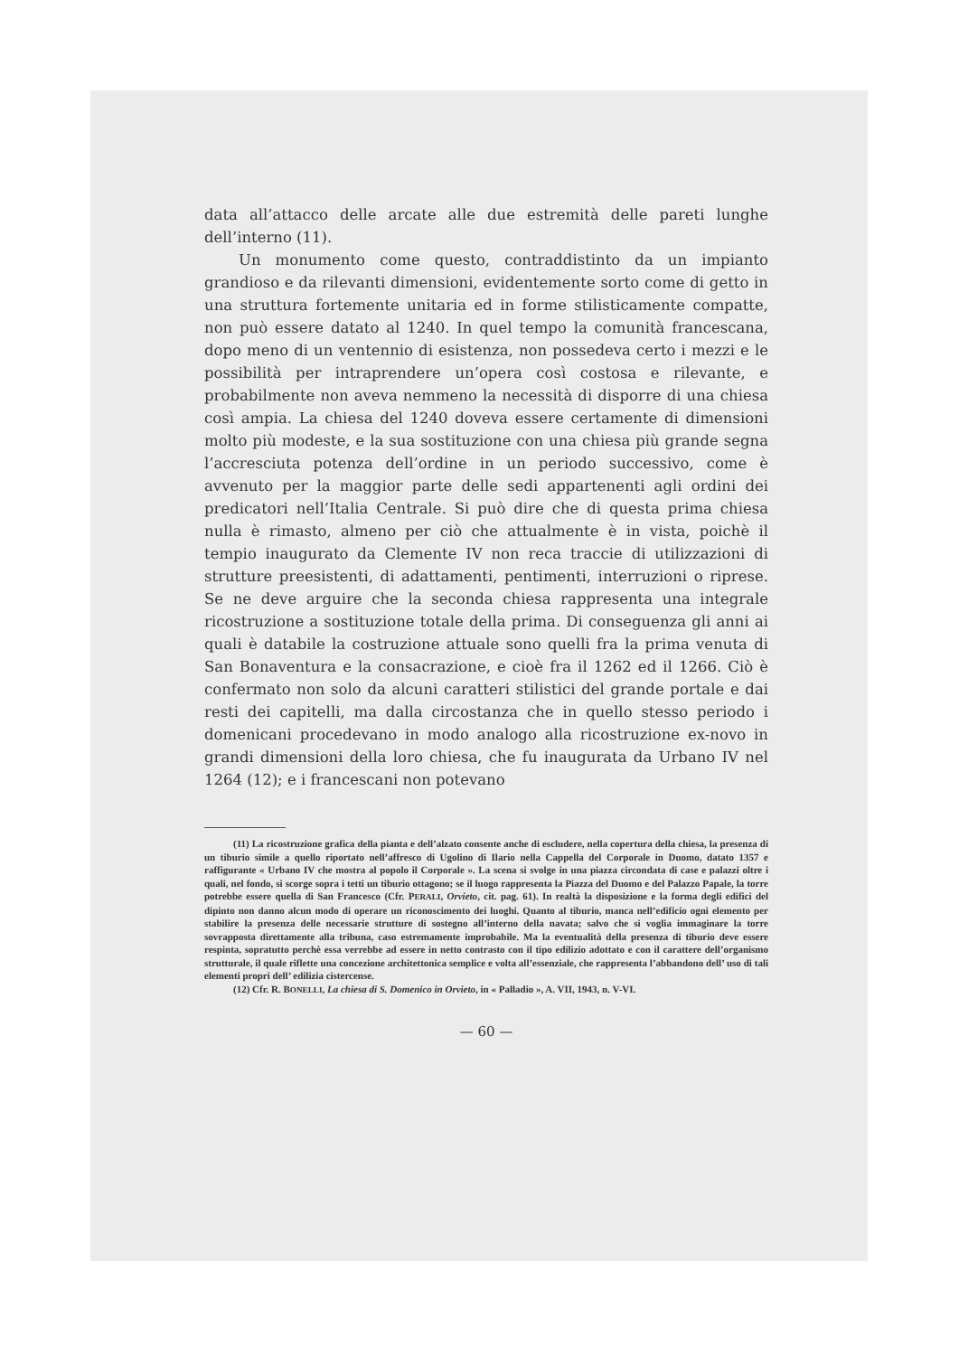data all’attacco delle arcate alle due estremità delle pareti lunghe dell’interno (11).
Un monumento come questo, contraddistinto da un impianto grandioso e da rilevanti dimensioni, evidentemente sorto come di getto in una struttura fortemente unitaria ed in forme stilisticamente compatte, non può essere datato al 1240. In quel tempo la comunità francescana, dopo meno di un ventennio di esistenza, non possedeva certo i mezzi e le possibilità per intraprendere un’opera così costosa e rilevante, e probabilmente non aveva nemmeno la necessità di disporre di una chiesa così ampia. La chiesa del 1240 doveva essere certamente di dimensioni molto più modeste, e la sua sostituzione con una chiesa più grande segna l’accresciuta potenza dell’ordine in un periodo successivo, come è avvenuto per la maggior parte delle sedi appartenenti agli ordini dei predicatori nell’Italia Centrale. Si può dire che di questa prima chiesa nulla è rimasto, almeno per ciò che attualmente è in vista, poichè il tempio inaugurato da Clemente IV non reca traccie di utilizzazioni di strutture preesistenti, di adattamenti, pentimenti, interruzioni o riprese. Se ne deve arguire che la seconda chiesa rappresenta una integrale ricostruzione a sostituzione totale della prima. Di conseguenza gli anni ai quali è databile la costruzione attuale sono quelli fra la prima venuta di San Bonaventura e la consacrazione, e cioè fra il 1262 ed il 1266. Ciò è confermato non solo da alcuni caratteri stilistici del grande portale e dai resti dei capitelli, ma dalla circostanza che in quello stesso periodo i domenicani procedevano in modo analogo alla ricostruzione ex-novo in grandi dimensioni della loro chiesa, che fu inaugurata da Urbano IV nel 1264 (12); e i francescani non potevano
(11) La ricostruzione grafica della pianta e dell’alzato consente anche di escludere, nella copertura della chiesa, la presenza di un tiburio simile a quello riportato nell’affresco di Ugolino di Ilario nella Cappella del Corporale in Duomo, datato 1357 e raffigurante « Urbano IV che mostra al popolo il Corporale ». La scena si svolge in una piazza circondata di case e palazzi oltre i quali, nel fondo, si scorge sopra i tetti un tiburio ottagono; se il luogo rappresenta la Piazza del Duomo e del Palazzo Papale, la torre potrebbe essere quella di San Francesco (Cfr. PERALI, Orvieto, cit. pag. 61). In realtà la disposizione e la forma degli edifici del dipinto non danno alcun modo di operare un riconoscimento dei luoghi. Quanto al tiburio, manca nell’edificio ogni elemento per stabilire la presenza delle necessarie strutture di sostegno all’interno della navata; salvo che si voglia immaginare la torre sovrapposta direttamente alla tribuna, caso estremamente improbabile. Ma la eventualità della presenza di tiburio deve essere respinta, sopratutto perchè essa verrebbe ad essere in netto contrasto con il tipo edilizio adottato e con il carattere dell’organismo strutturale, il quale riflette una concezione architettonica semplice e volta all’essenziale, che rappresenta l’abbandono dell’ uso di tali elementi propri dell’ edilizia cistercense.
(12) Cfr. R. BONELLI, La chiesa di S. Domenico in Orvieto, in « Palladio », A. VII, 1943, n. V-VI.
— 60 —